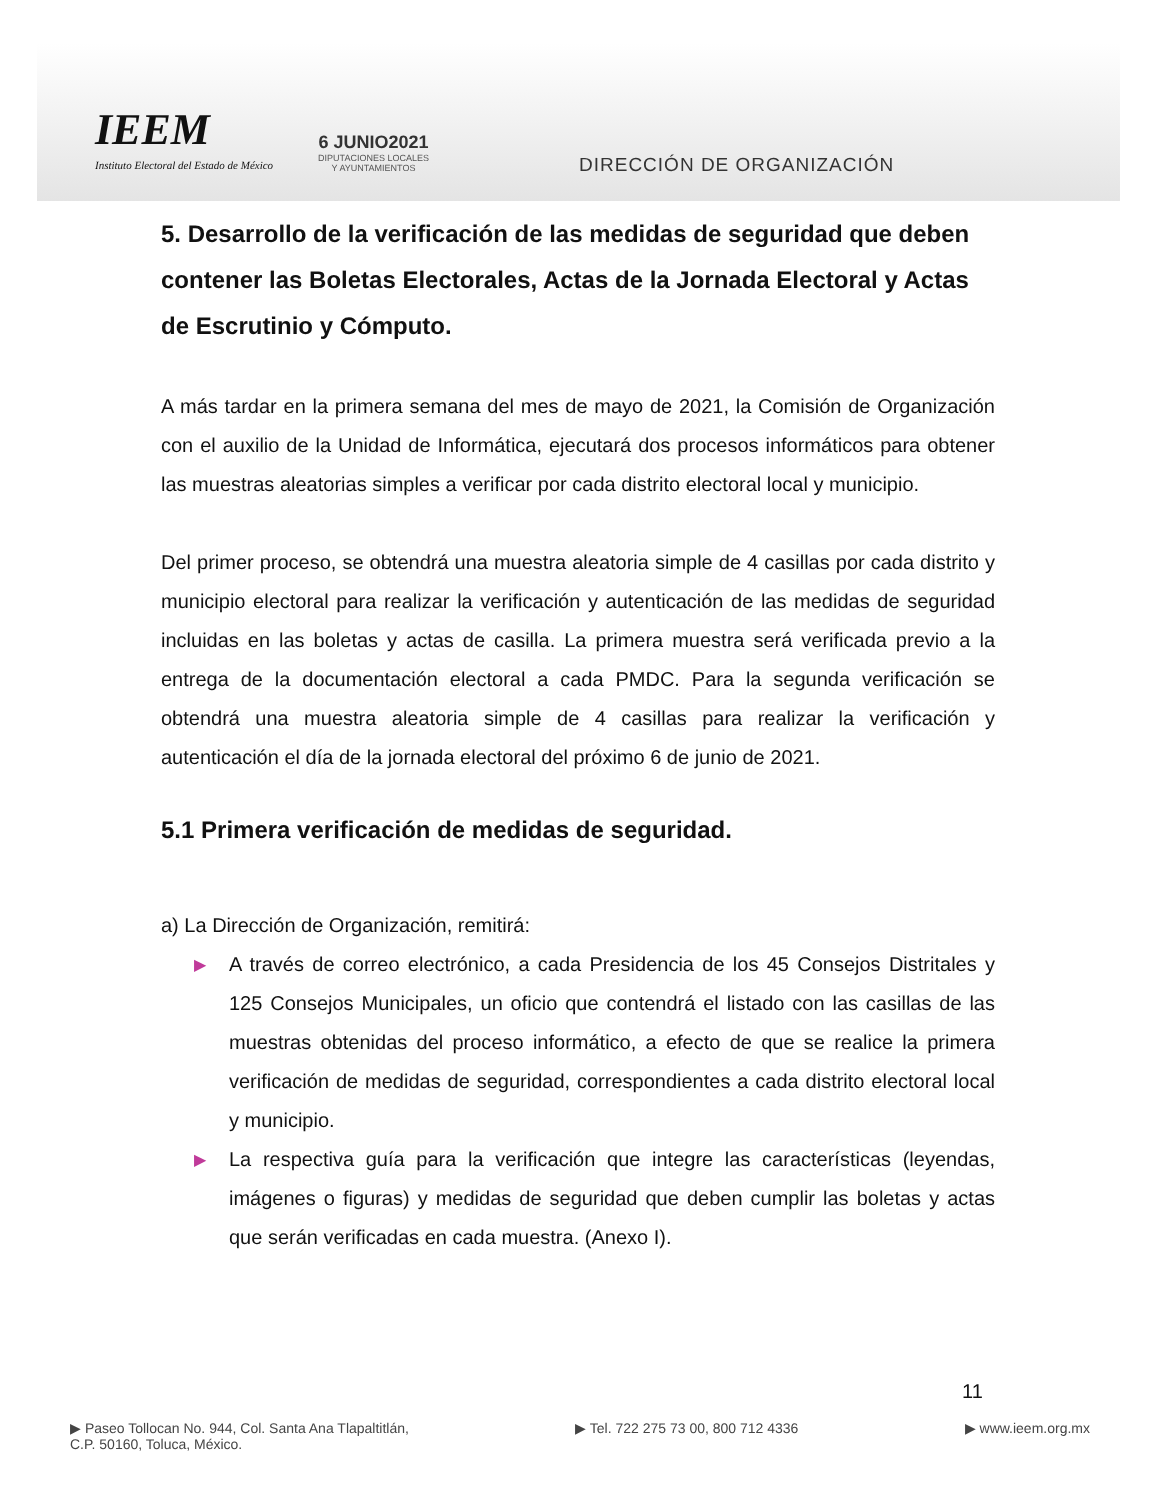IEEM
Instituto Electoral del Estado de México
6 JUNIO2021
DIPUTACIONES LOCALES
Y AYUNTAMIENTOS
DIRECCIÓN DE ORGANIZACIÓN
5. Desarrollo de la verificación de las medidas de seguridad que deben contener las Boletas Electorales, Actas de la Jornada Electoral y Actas de Escrutinio y Cómputo.
A más tardar en la primera semana del mes de mayo de 2021, la Comisión de Organización con el auxilio de la Unidad de Informática, ejecutará dos procesos informáticos para obtener las muestras aleatorias simples a verificar por cada distrito electoral local y municipio.
Del primer proceso, se obtendrá una muestra aleatoria simple de 4 casillas por cada distrito y municipio electoral para realizar la verificación y autenticación de las medidas de seguridad incluidas en las boletas y actas de casilla. La primera muestra será verificada previo a la entrega de la documentación electoral a cada PMDC. Para la segunda verificación se obtendrá una muestra aleatoria simple de 4 casillas para realizar la verificación y autenticación el día de la jornada electoral del próximo 6 de junio de 2021.
5.1 Primera verificación de medidas de seguridad.
a) La Dirección de Organización, remitirá:
▶ A través de correo electrónico, a cada Presidencia de los 45 Consejos Distritales y 125 Consejos Municipales, un oficio que contendrá el listado con las casillas de las muestras obtenidas del proceso informático, a efecto de que se realice la primera verificación de medidas de seguridad, correspondientes a cada distrito electoral local y municipio.
▶ La respectiva guía para la verificación que integre las características (leyendas, imágenes o figuras) y medidas de seguridad que deben cumplir las boletas y actas que serán verificadas en cada muestra. (Anexo I).
11
▶ Paseo Tollocan No. 944, Col. Santa Ana Tlapaltitlán,
C.P. 50160, Toluca, México.
▶ Tel. 722 275 73 00, 800 712 4336
▶ www.ieem.org.mx